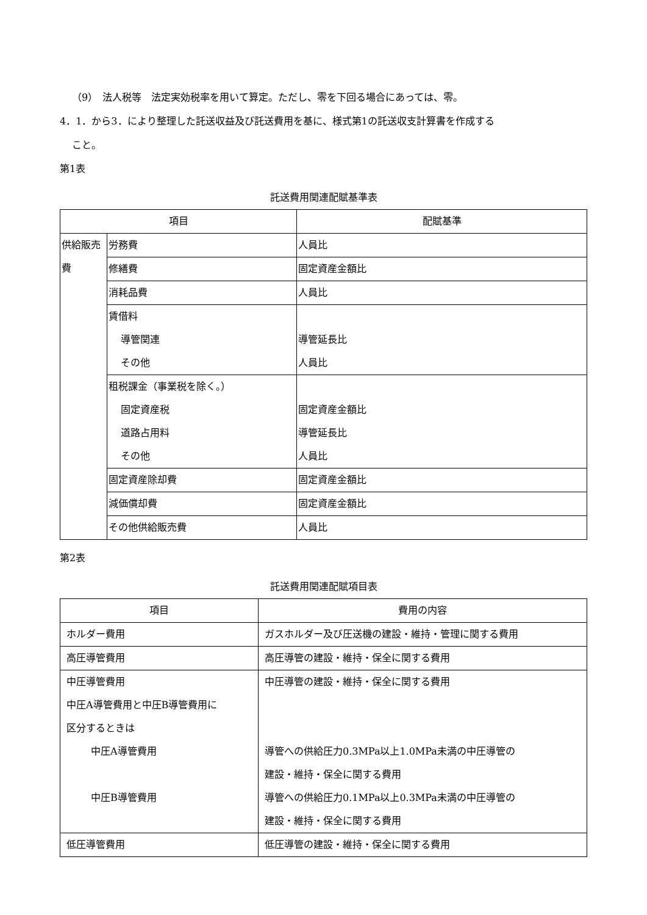（9）　法人税等　法定実効税率を用いて算定。ただし、零を下回る場合にあっては、零。
4．1．から3．により整理した託送収益及び託送費用を基に、様式第1の託送収支計算書を作成する
こと。
第1表
託送費用関連配賦基準表
| 項目 | | 配賦基準 |
| --- | --- | --- |
| 供給販売費 | 労務費 | 人員比 |
| | 修繕費 | 固定資産金額比 |
| | 消耗品費 | 人員比 |
| | 賃借料 導管関連 その他 | 導管延長比 人員比 |
| | 租税課金（事業税を除く。） 固定資産税 道路占用料 その他 | 固定資産金額比 導管延長比 人員比 |
| | 固定資産除却費 | 固定資産金額比 |
| | 減価償却費 | 固定資産金額比 |
| | その他供給販売費 | 人員比 |
第2表
託送費用関連配賦項目表
| 項目 | 費用の内容 |
| --- | --- |
| ホルダー費用 | ガスホルダー及び圧送機の建設・維持・管理に関する費用 |
| 高圧導管費用 | 高圧導管の建設・維持・保全に関する費用 |
| 中圧導管費用 中圧A導管費用と中圧B導管費用に 区分するときは 中圧A導管費用 中圧B導管費用 | 中圧導管の建設・維持・保全に関する費用 導管への供給圧力0.3MPa以上1.0MPa未満の中圧導管の 建設・維持・保全に関する費用 導管への供給圧力0.1MPa以上0.3MPa未満の中圧導管の 建設・維持・保全に関する費用 |
| 低圧導管費用 | 低圧導管の建設・維持・保全に関する費用 |